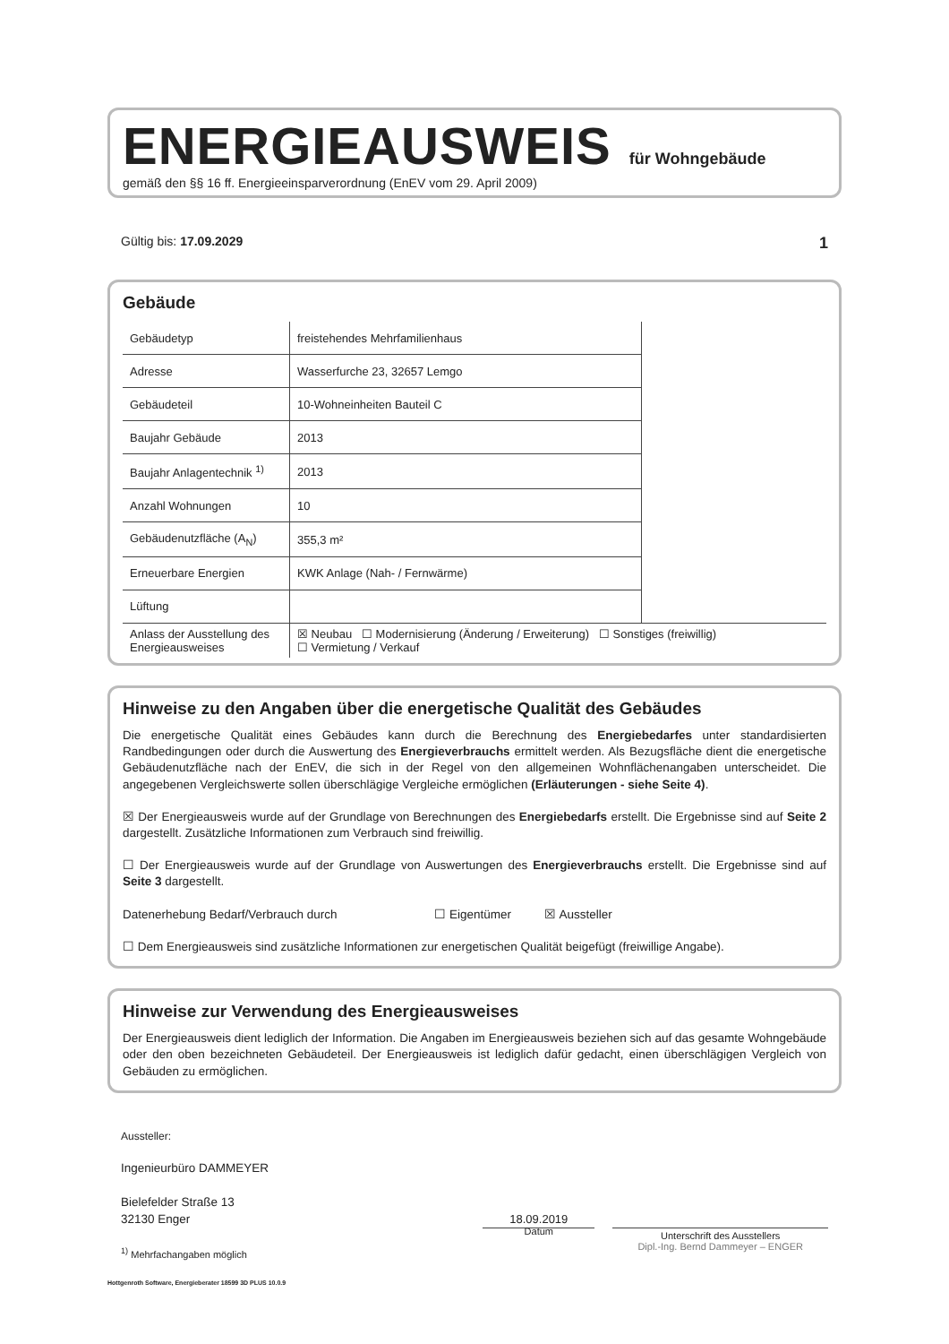ENERGIEAUSWEIS für Wohngebäude
gemäß den §§ 16 ff. Energieeinsparverordnung (EnEV vom 29. April 2009)
Gültig bis: 17.09.2029 1
Gebäude
| Gebäudetyp | freistehendes Mehrfamilienhaus | |
| Adresse | Wasserfurche 23, 32657 Lemgo | |
| Gebäudeteil | 10-Wohneinheiten Bauteil C | |
| Baujahr Gebäude | 2013 | |
| Baujahr Anlagentechnik <sup>1)</sup> | 2013 | |
| Anzahl Wohnungen | 10 | |
| Gebäudenutzfläche (A<sub>N</sub>) | 355,3 m² | |
| Erneuerbare Energien | KWK Anlage (Nah- / Fernwärme) | |
| Lüftung | | |
| Anlass der Ausstellung des Energieausweises | ☒ Neubau ☐ Modernisierung (Änderung / Erweiterung) ☐ Sonstiges (freiwillig) ☐ Vermietung / Verkauf | |
Hinweise zu den Angaben über die energetische Qualität des Gebäudes
Die energetische Qualität eines Gebäudes kann durch die Berechnung des Energiebedarfes unter standardisierten Randbedingungen oder durch die Auswertung des Energieverbrauchs ermittelt werden. Als Bezugsfläche dient die energetische Gebäudenutzfläche nach der EnEV, die sich in der Regel von den allgemeinen Wohnflächenangaben unterscheidet. Die angegebenen Vergleichswerte sollen überschlägige Vergleiche ermöglichen (Erläuterungen - siehe Seite 4).
☒ Der Energieausweis wurde auf der Grundlage von Berechnungen des Energiebedarfs erstellt. Die Ergebnisse sind auf Seite 2 dargestellt. Zusätzliche Informationen zum Verbrauch sind freiwillig.
☐ Der Energieausweis wurde auf der Grundlage von Auswertungen des Energieverbrauchs erstellt. Die Ergebnisse sind auf Seite 3 dargestellt.
Datenerhebung Bedarf/Verbrauch durch ☐ Eigentümer ☒ Aussteller
☐ Dem Energieausweis sind zusätzliche Informationen zur energetischen Qualität beigefügt (freiwillige Angabe).
Hinweise zur Verwendung des Energieausweises
Der Energieausweis dient lediglich der Information. Die Angaben im Energieausweis beziehen sich auf das gesamte Wohngebäude oder den oben bezeichneten Gebäudeteil. Der Energieausweis ist lediglich dafür gedacht, einen überschlägigen Vergleich von Gebäuden zu ermöglichen.
Aussteller:
Ingenieurbüro DAMMEYER
Bielefelder Straße 13
32130 Enger
<sup>1)</sup> Mehrfachangaben möglich
18.09.2019
Datum
Unterschrift des Ausstellers
Dipl.-Ing. Bernd Dammeyer – ENGER
Hottgenroth Software, Energieberater 18599 3D PLUS 10.0.9